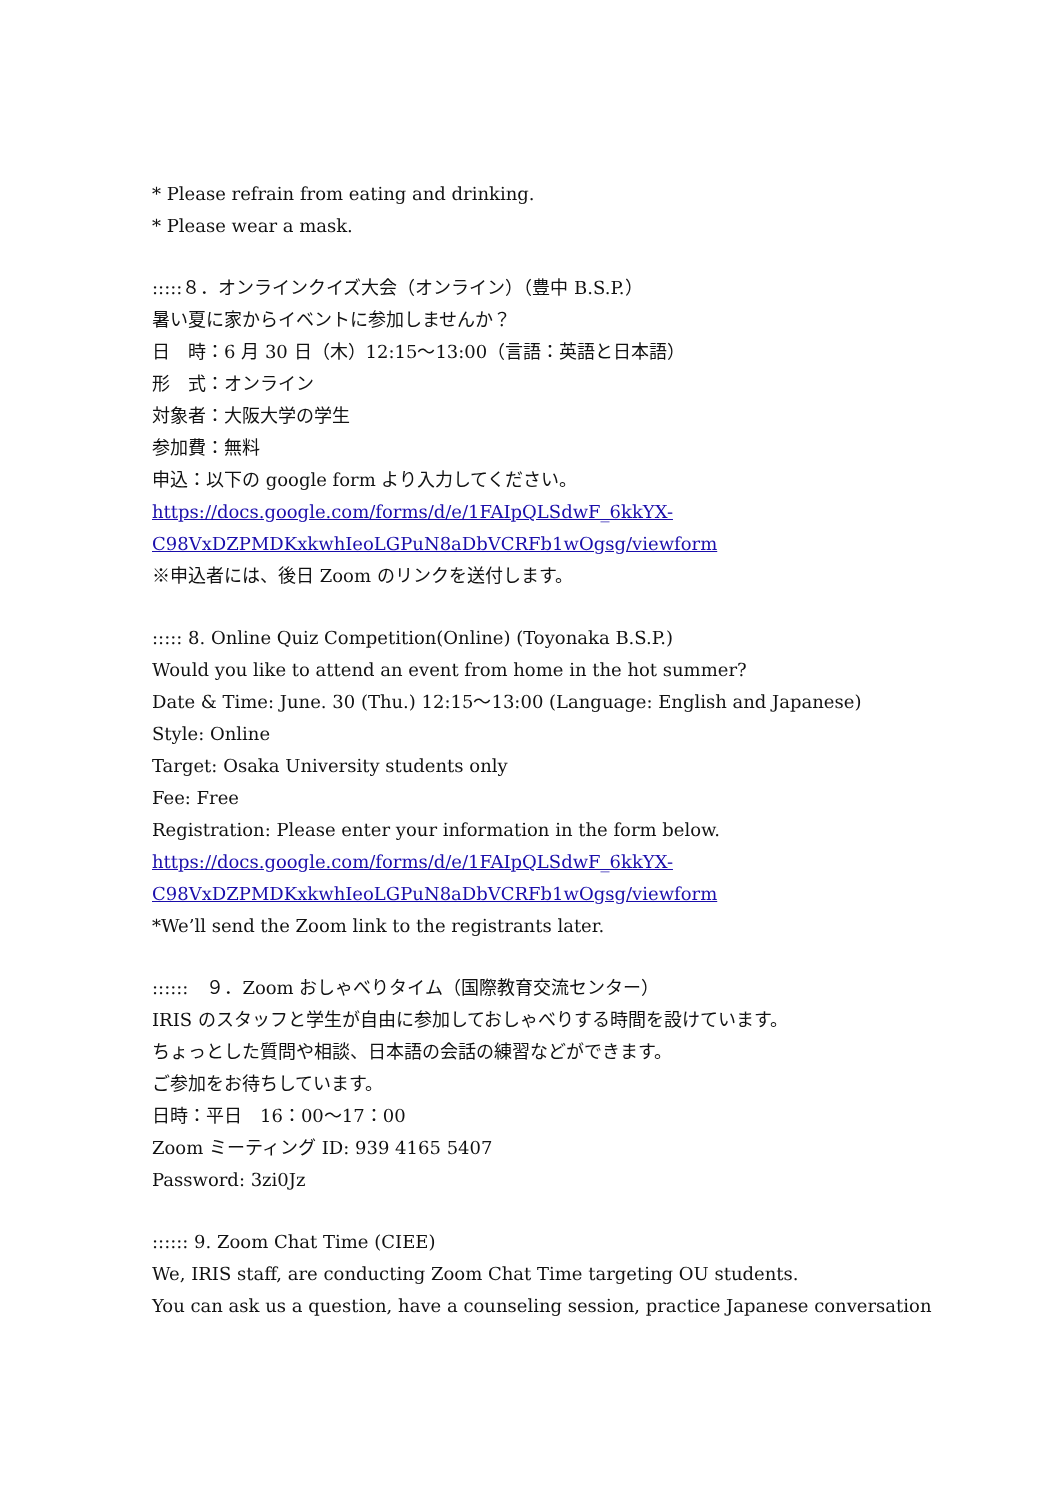* Please refrain from eating and drinking.
* Please wear a mask.
:::::８．オンラインクイズ大会（オンライン）（豊中 B.S.P.）
暑い夏に家からイベントに参加しませんか？
日　時：6 月 30 日（木）12:15〜13:00（言語：英語と日本語）
形　式：オンライン
対象者：大阪大学の学生
参加費：無料
申込：以下の google form より入力してください。
https://docs.google.com/forms/d/e/1FAIpQLSdwF_6kkYX-
C98VxDZPMDKxkwhIeoLGPuN8aDbVCRFb1wOgsg/viewform
※申込者には、後日 Zoom のリンクを送付します。
::::: 8. Online Quiz Competition(Online) (Toyonaka B.S.P.)
Would you like to attend an event from home in the hot summer?
Date & Time: June. 30 (Thu.) 12:15〜13:00 (Language: English and Japanese)
Style: Online
Target: Osaka University students only
Fee: Free
Registration: Please enter your information in the form below.
https://docs.google.com/forms/d/e/1FAIpQLSdwF_6kkYX-
C98VxDZPMDKxkwhIeoLGPuN8aDbVCRFb1wOgsg/viewform
*We’ll send the Zoom link to the registrants later.
::::::　９．Zoom おしゃべりタイム（国際教育交流センター）
IRIS のスタッフと学生が自由に参加しておしゃべりする時間を設けています。
ちょっとした質問や相談、日本語の会話の練習などができます。
ご参加をお待ちしています。
日時：平日　16：00〜17：00
Zoom ミーティング ID: 939 4165 5407
Password: 3zi0Jz
:::::: 9. Zoom Chat Time (CIEE)
We, IRIS staff, are conducting Zoom Chat Time targeting OU students.
You can ask us a question, have a counseling session, practice Japanese conversation